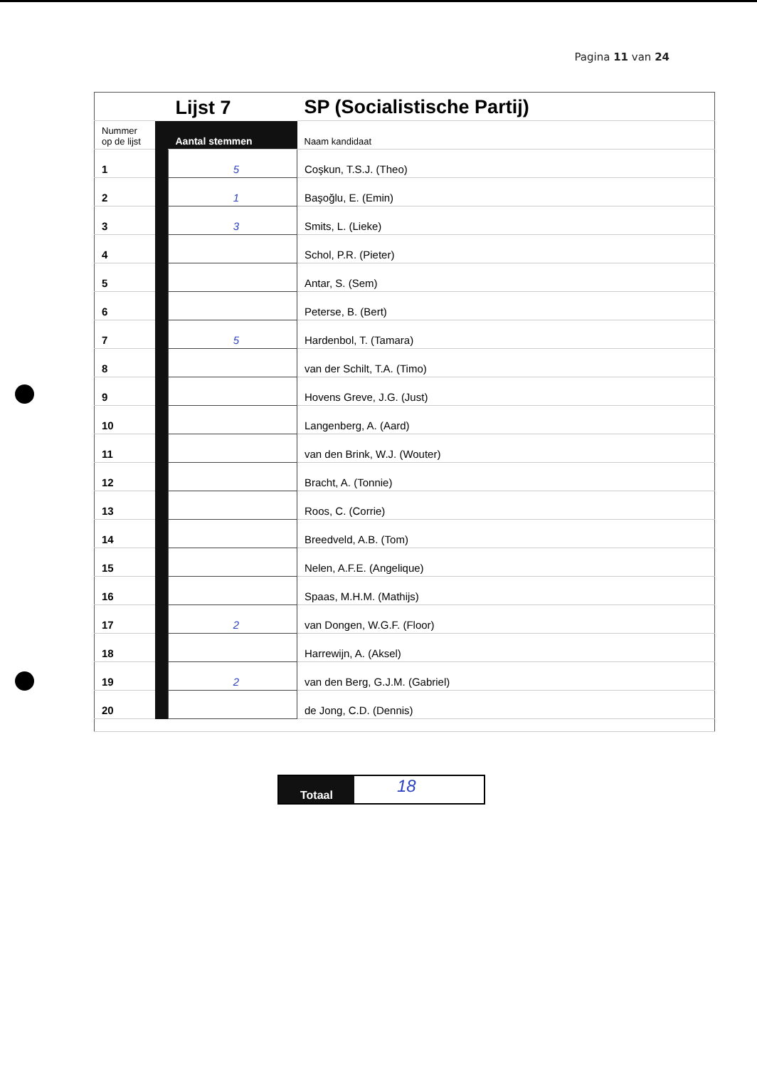Pagina 11 van 24
| | | Lijst 7 | SP (Socialistische Partij) |
| Nummer op de lijst | | Aantal stemmen | Naam kandidaat |
| 1 | | 5 | Coşkun, T.S.J. (Theo) |
| 2 | | 1 | Başoğlu, E. (Emin) |
| 3 | | 3 | Smits, L. (Lieke) |
| 4 | | | Schol, P.R. (Pieter) |
| 5 | | | Antar, S. (Sem) |
| 6 | | | Peterse, B. (Bert) |
| 7 | | 5 | Hardenbol, T. (Tamara) |
| 8 | | | van der Schilt, T.A. (Timo) |
| 9 | | | Hovens Greve, J.G. (Just) |
| 10 | | | Langenberg, A. (Aard) |
| 11 | | | van den Brink, W.J. (Wouter) |
| 12 | | | Bracht, A. (Tonnie) |
| 13 | | | Roos, C. (Corrie) |
| 14 | | | Breedveld, A.B. (Tom) |
| 15 | | | Nelen, A.F.E. (Angelique) |
| 16 | | | Spaas, M.H.M. (Mathijs) |
| 17 | | 2 | van Dongen, W.G.F. (Floor) |
| 18 | | | Harrewijn, A. (Aksel) |
| 19 | | 2 | van den Berg, G.J.M. (Gabriel) |
| 20 | | | de Jong, C.D. (Dennis) |
Totaal
18